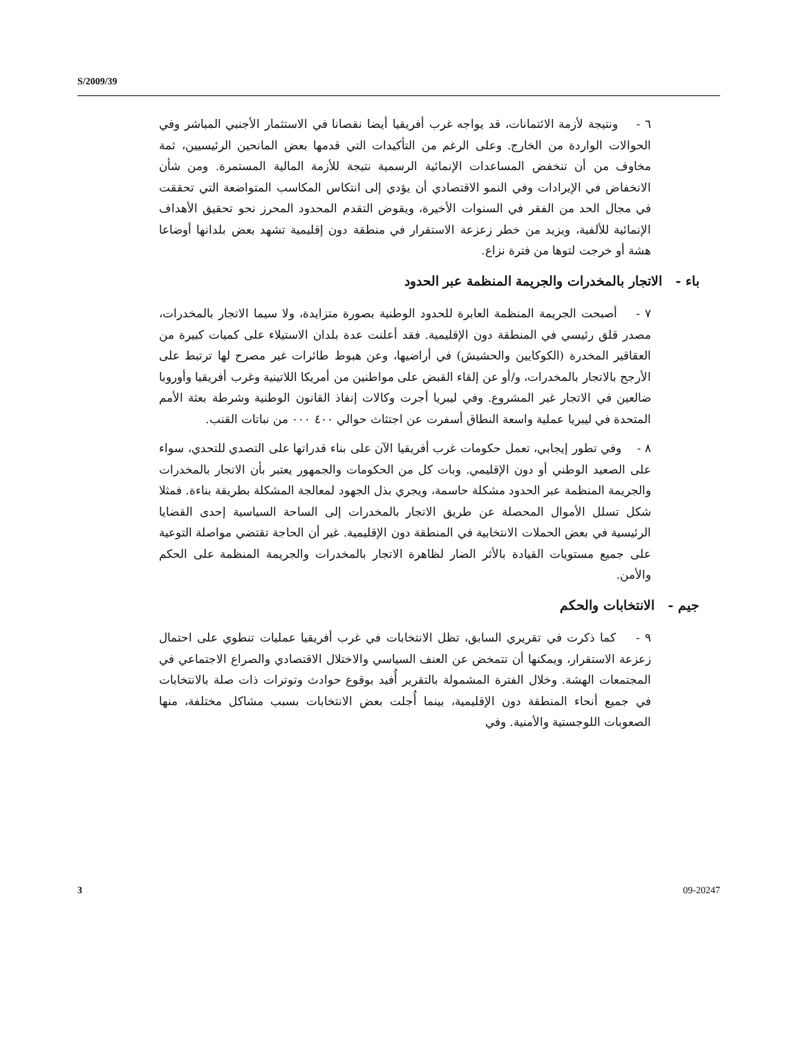S/2009/39
٦ - ونتيجة لأزمة الائتمانات، قد يواجه غرب أفريقيا أيضا نقصانا في الاستثمار الأجنبي المباشر وفي الحوالات الواردة من الخارج. وعلى الرغم من التأكيدات التي قدمها بعض المانحين الرئيسيين، ثمة مخاوف من أن تنخفض المساعدات الإنمائية الرسمية نتيجة للأزمة المالية المستمرة. ومن شأن الانخفاض في الإيرادات وفي النمو الاقتصادي أن يؤدي إلى انتكاس المكاسب المتواضعة التي تحققت في مجال الحد من الفقر في السنوات الأخيرة، ويقوض التقدم المحدود المحرز نحو تحقيق الأهداف الإنمائية للألفية، ويزيد من خطر زعزعة الاستقرار في منطقة دون إقليمية تشهد بعض بلدانها أوضاعا هشة أو خرجت لتوها من فترة نزاع.
باء - الاتجار بالمخدرات والجريمة المنظمة عبر الحدود
٧ - أصبحت الجريمة المنظمة العابرة للحدود الوطنية بصورة متزايدة، ولا سيما الاتجار بالمخدرات، مصدر قلق رئيسي في المنطقة دون الإقليمية. فقد أعلنت عدة بلدان الاستيلاء على كميات كبيرة من العقاقير المخدرة (الكوكايين والحشيش) في أراضيها، وعن هبوط طائرات غير مصرح لها ترتبط على الأرجح بالاتجار بالمخدرات، و/أو عن إلقاء القبض على مواطنين من أمريكا اللاتينية وغرب أفريقيا وأوروبا ضالعين في الاتجار غير المشروع. وفي ليبريا أجرت وكالات إنفاذ القانون الوطنية وشرطة بعثة الأمم المتحدة في ليبريا عملية واسعة النطاق أسفرت عن اجتثاث حوالي ٤٠٠ ٠٠٠ من نباتات القنب.
٨ - وفي تطور إيجابي، تعمل حكومات غرب أفريقيا الآن على بناء قدراتها على التصدي للتحدي، سواء على الصعيد الوطني أو دون الإقليمي. وبات كل من الحكومات والجمهور يعتبر بأن الاتجار بالمخدرات والجريمة المنظمة عبر الحدود مشكلة حاسمة، ويجري بذل الجهود لمعالجة المشكلة بطريقة بناءة. فمثلا شكل تسلل الأموال المحصلة عن طريق الاتجار بالمخدرات إلى الساحة السياسية إحدى القضايا الرئيسية في بعض الحملات الانتخابية في المنطقة دون الإقليمية. غير أن الحاجة تقتضي مواصلة التوعية على جميع مستويات القيادة بالأثر الضار لظاهرة الاتجار بالمخدرات والجريمة المنظمة على الحكم والأمن.
جيم - الانتخابات والحكم
٩ - كما ذكرت في تقريري السابق، تظل الانتخابات في غرب أفريقيا عمليات تنطوي على احتمال زعزعة الاستقرار، ويمكنها أن تتمخض عن العنف السياسي والاختلال الاقتصادي والصراع الاجتماعي في المجتمعات الهشة. وخلال الفترة المشمولة بالتقرير أُفيد بوقوع حوادث وتوترات ذات صلة بالانتخابات في جميع أنحاء المنطقة دون الإقليمية، بينما أُجلت بعض الانتخابات بسبب مشاكل مختلفة، منها الصعوبات اللوجستية والأمنية. وفي
3 09-20247